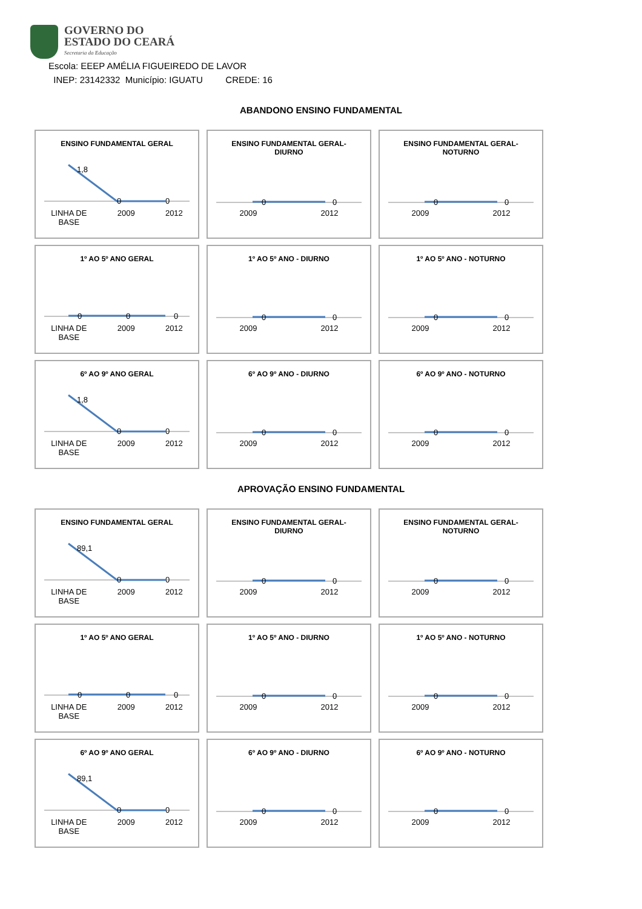GOVERNO DO
ESTADO DO CEARÁ
Secretaria da Educação
Escola: EEEP AMÉLIA FIGUEIREDO DE LAVOR
INEP: 23142332 Município: IGUATU CREDE: 16
ABANDONO ENSINO FUNDAMENTAL
ENSINO FUNDAMENTAL GERAL
1,8
0
0
LINHA DE
BASE 2009 2012
ENSINO FUNDAMENTAL GERAL-
DIURNO
0
0
2009 2012
ENSINO FUNDAMENTAL GERAL-
NOTURNO
0
0
2009 2012
1º AO 5º ANO GERAL
0
0
0
LINHA DE
BASE 2009 2012
1º AO 5º ANO - DIURNO
0
0
2009 2012
1º AO 5º ANO - NOTURNO
0
0
2009 2012
6º AO 9º ANO GERAL
1,8
0
0
LINHA DE
BASE 2009 2012
6º AO 9º ANO - DIURNO
0
0
2009 2012
6º AO 9º ANO - NOTURNO
0
0
2009 2012
APROVAÇÃO ENSINO FUNDAMENTAL
ENSINO FUNDAMENTAL GERAL
89,1
0
0
LINHA DE
BASE 2009 2012
ENSINO FUNDAMENTAL GERAL-
DIURNO
0
0
2009 2012
ENSINO FUNDAMENTAL GERAL-
NOTURNO
0
0
2009 2012
1º AO 5º ANO GERAL
0
0
0
LINHA DE
BASE 2009 2012
1º AO 5º ANO - DIURNO
0
0
2009 2012
1º AO 5º ANO - NOTURNO
0
0
2009 2012
6º AO 9º ANO GERAL
89,1
0
0
LINHA DE
BASE 2009 2012
6º AO 9º ANO - DIURNO
0
0
2009 2012
6º AO 9º ANO - NOTURNO
0
0
2009 2012